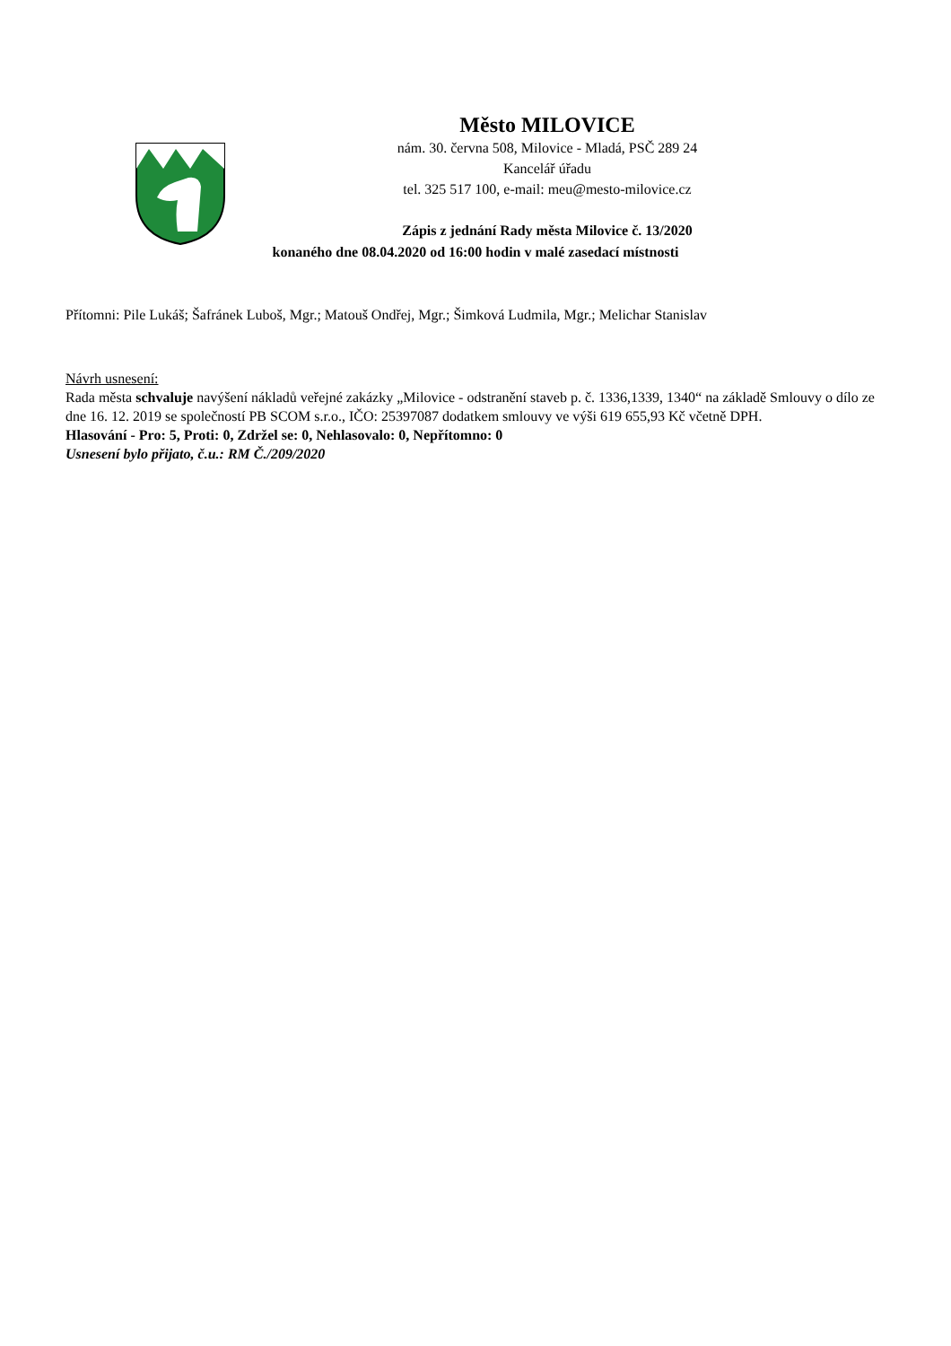Město MILOVICE
nám. 30. června 508, Milovice - Mladá, PSČ 289 24
Kancelář úřadu
tel. 325 517 100, e-mail: meu@mesto-milovice.cz
Zápis z jednání Rady města Milovice č. 13/2020
konaného dne 08.04.2020 od 16:00 hodin v malé zasedací místnosti
Přítomni: Pile Lukáš; Šafránek Luboš, Mgr.; Matouš Ondřej, Mgr.; Šimková Ludmila, Mgr.; Melichar Stanislav
Návrh usnesení:
Rada města schvaluje navýšení nákladů veřejné zakázky „Milovice - odstranění staveb p. č. 1336,1339, 1340“ na základě Smlouvy o dílo ze dne 16. 12. 2019 se společností PB SCOM s.r.o., IČO: 25397087 dodatkem smlouvy ve výši 619 655,93 Kč včetně DPH.
Hlasování - Pro: 5, Proti: 0, Zdržel se: 0, Nehlasovalo: 0, Nepřítomno: 0
Usnesení bylo přijato, č.u.: RM Č./209/2020